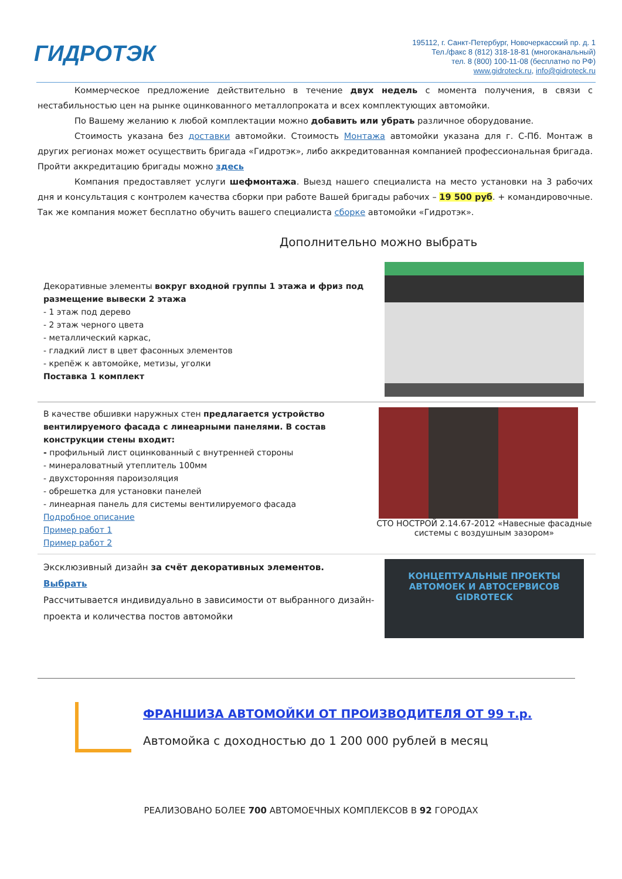ГИДРОТЭК
195112, г. Санкт-Петербург, Новочеркасский пр. д. 1
Тел./факс 8 (812) 318-18-81 (многоканальный)
тел. 8 (800) 100-11-08 (бесплатно по РФ)
www.gidroteck.ru, info@gidroteck.ru
Коммерческое предложение действительно в течение двух недель с момента получения, в связи с нестабильностью цен на рынке оцинкованного металлопроката и всех комплектующих автомойки.
По Вашему желанию к любой комплектации можно добавить или убрать различное оборудование.
Стоимость указана без доставки автомойки. Стоимость Монтажа автомойки указана для г. С-Пб. Монтаж в других регионах может осуществить бригада «Гидротэк», либо аккредитованная компанией профессиональная бригада. Пройти аккредитацию бригады можно здесь
Компания предоставляет услуги шефмонтажа. Выезд нашего специалиста на место установки на 3 рабочих дня и консультация с контролем качества сборки при работе Вашей бригады рабочих – 19 500 руб. + командировочные. Так же компания может бесплатно обучить вашего специалиста сборке автомойки «Гидротэк».
Дополнительно можно выбрать
Декоративные элементы вокруг входной группы 1 этажа и фриз под размещение вывески 2 этажа
- 1 этаж под дерево
- 2 этаж черного цвета
- металлический каркас,
- гладкий лист в цвет фасонных элементов
- крепёж к автомойке, метизы, уголки
Поставка 1 комплект
В качестве обшивки наружных стен предлагается устройство вентилируемого фасада с линеарными панелями. В состав конструкции стены входит:
- профильный лист оцинкованный с внутренней стороны
- минераловатный утеплитель 100мм
- двухсторонняя пароизоляция
- обрешетка для установки панелей
- линеарная панель для системы вентилируемого фасада
Подробное описание
Пример работ 1
Пример работ 2
СТО НОСТРОЙ 2.14.67-2012 «Навесные фасадные системы с воздушным зазором»
Эксклюзивный дизайн за счёт декоративных элементов.
Выбрать
Рассчитывается индивидуально в зависимости от выбранного дизайн-проекта и количества постов автомойки
КОНЦЕПТУАЛЬНЫЕ ПРОЕКТЫ
АВТОМОЕК И АВТОСЕРВИСОВ
GIDROTECK
ФРАНШИЗА АВТОМОЙКИ ОТ ПРОИЗВОДИТЕЛЯ ОТ 99 т.р.
Автомойка с доходностью до 1 200 000 рублей в месяц
РЕАЛИЗОВАНО БОЛЕЕ 700 АВТОМОЕЧНЫХ КОМПЛЕКСОВ В 92 ГОРОДАХ